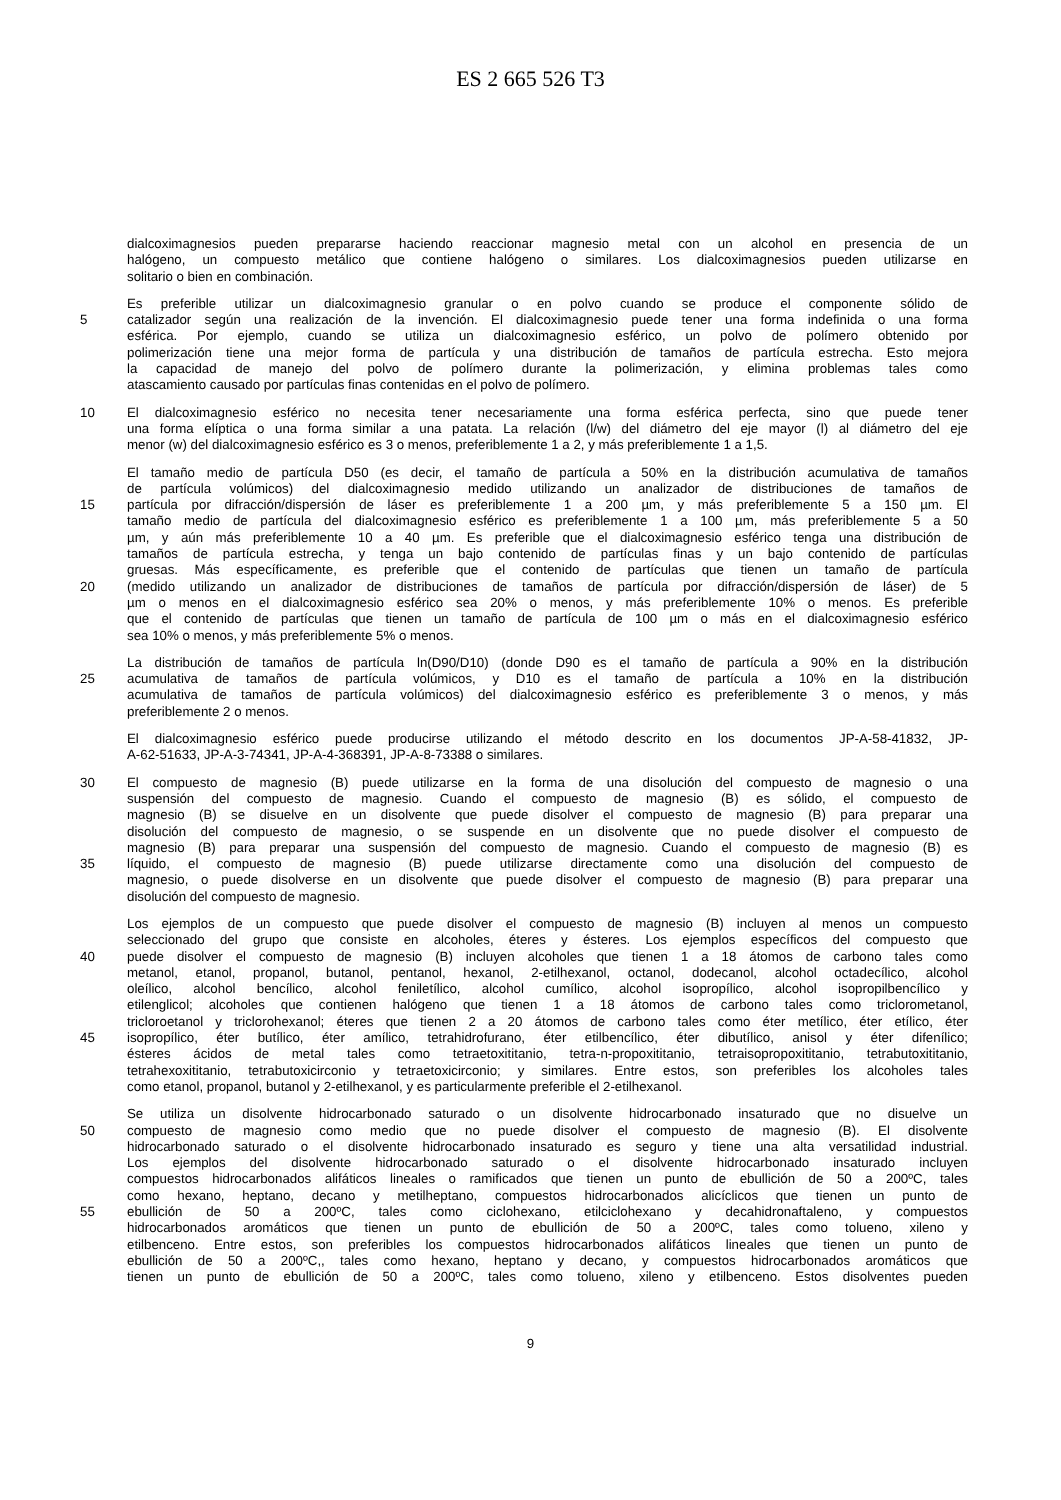ES 2 665 526 T3
dialcoximagnesios pueden prepararse haciendo reaccionar magnesio metal con un alcohol en presencia de un
halógeno, un compuesto metálico que contiene halógeno o similares. Los dialcoximagnesios pueden utilizarse en
solitario o bien en combinación.
Es preferible utilizar un dialcoximagnesio granular o en polvo cuando se produce el componente sólido de
5 catalizador según una realización de la invención. El dialcoximagnesio puede tener una forma indefinida o una forma
esférica. Por ejemplo, cuando se utiliza un dialcoximagnesio esférico, un polvo de polímero obtenido por
polimerización tiene una mejor forma de partícula y una distribución de tamaños de partícula estrecha. Esto mejora
la capacidad de manejo del polvo de polímero durante la polimerización, y elimina problemas tales como
atascamiento causado por partículas finas contenidas en el polvo de polímero.
10 El dialcoximagnesio esférico no necesita tener necesariamente una forma esférica perfecta, sino que puede tener
una forma elíptica o una forma similar a una patata. La relación (l/w) del diámetro del eje mayor (l) al diámetro del eje
menor (w) del dialcoximagnesio esférico es 3 o menos, preferiblemente 1 a 2, y más preferiblemente 1 a 1,5.
El tamaño medio de partícula D50 (es decir, el tamaño de partícula a 50% en la distribución acumulativa de tamaños
de partícula volúmicos) del dialcoximagnesio medido utilizando un analizador de distribuciones de tamaños de
15 partícula por difracción/dispersión de láser es preferiblemente 1 a 200 µm, y más preferiblemente 5 a 150 µm. El
tamaño medio de partícula del dialcoximagnesio esférico es preferiblemente 1 a 100 µm, más preferiblemente 5 a 50
µm, y aún más preferiblemente 10 a 40 µm. Es preferible que el dialcoximagnesio esférico tenga una distribución de
tamaños de partícula estrecha, y tenga un bajo contenido de partículas finas y un bajo contenido de partículas
gruesas. Más específicamente, es preferible que el contenido de partículas que tienen un tamaño de partícula
20 (medido utilizando un analizador de distribuciones de tamaños de partícula por difracción/dispersión de láser) de 5
µm o menos en el dialcoximagnesio esférico sea 20% o menos, y más preferiblemente 10% o menos. Es preferible
que el contenido de partículas que tienen un tamaño de partícula de 100 µm o más en el dialcoximagnesio esférico
sea 10% o menos, y más preferiblemente 5% o menos.
La distribución de tamaños de partícula ln(D90/D10) (donde D90 es el tamaño de partícula a 90% en la distribución
25 acumulativa de tamaños de partícula volúmicos, y D10 es el tamaño de partícula a 10% en la distribución
acumulativa de tamaños de partícula volúmicos) del dialcoximagnesio esférico es preferiblemente 3 o menos, y más
preferiblemente 2 o menos.
El dialcoximagnesio esférico puede producirse utilizando el método descrito en los documentos JP-A-58-41832, JP-
A-62-51633, JP-A-3-74341, JP-A-4-368391, JP-A-8-73388 o similares.
30 El compuesto de magnesio (B) puede utilizarse en la forma de una disolución del compuesto de magnesio o una
suspensión del compuesto de magnesio. Cuando el compuesto de magnesio (B) es sólido, el compuesto de
magnesio (B) se disuelve en un disolvente que puede disolver el compuesto de magnesio (B) para preparar una
disolución del compuesto de magnesio, o se suspende en un disolvente que no puede disolver el compuesto de
magnesio (B) para preparar una suspensión del compuesto de magnesio. Cuando el compuesto de magnesio (B) es
35 líquido, el compuesto de magnesio (B) puede utilizarse directamente como una disolución del compuesto de
magnesio, o puede disolverse en un disolvente que puede disolver el compuesto de magnesio (B) para preparar una
disolución del compuesto de magnesio.
Los ejemplos de un compuesto que puede disolver el compuesto de magnesio (B) incluyen al menos un compuesto
seleccionado del grupo que consiste en alcoholes, éteres y ésteres. Los ejemplos específicos del compuesto que
40 puede disolver el compuesto de magnesio (B) incluyen alcoholes que tienen 1 a 18 átomos de carbono tales como
metanol, etanol, propanol, butanol, pentanol, hexanol, 2-etilhexanol, octanol, dodecanol, alcohol octadecílico, alcohol
oleílico, alcohol bencílico, alcohol feniletílico, alcohol cumílico, alcohol isopropílico, alcohol isopropilbencílico y
etilenglicol; alcoholes que contienen halógeno que tienen 1 a 18 átomos de carbono tales como triclorometanol,
tricloroetanol y triclorohexanol; éteres que tienen 2 a 20 átomos de carbono tales como éter metílico, éter etílico, éter
45 isopropílico, éter butílico, éter amílico, tetrahidrofurano, éter etilbencílico, éter dibutílico, anisol y éter difenílico;
ésteres ácidos de metal tales como tetraetoxititanio, tetra-n-propoxititanio, tetraisopropoxititanio, tetrabutoxititanio,
tetrahexoxititanio, tetrabutoxicirconio y tetraetoxicirconio; y similares. Entre estos, son preferibles los alcoholes tales
como etanol, propanol, butanol y 2-etilhexanol, y es particularmente preferible el 2-etilhexanol.
Se utiliza un disolvente hidrocarbonado saturado o un disolvente hidrocarbonado insaturado que no disuelve un
50 compuesto de magnesio como medio que no puede disolver el compuesto de magnesio (B). El disolvente
hidrocarbonado saturado o el disolvente hidrocarbonado insaturado es seguro y tiene una alta versatilidad industrial.
Los ejemplos del disolvente hidrocarbonado saturado o el disolvente hidrocarbonado insaturado incluyen
compuestos hidrocarbonados alifáticos lineales o ramificados que tienen un punto de ebullición de 50 a 200ºC, tales
como hexano, heptano, decano y metilheptano, compuestos hidrocarbonados alicíclicos que tienen un punto de
55 ebullición de 50 a 200ºC, tales como ciclohexano, etilciclohexano y decahidronaftaleno, y compuestos
hidrocarbonados aromáticos que tienen un punto de ebullición de 50 a 200ºC, tales como tolueno, xileno y
etilbenceno. Entre estos, son preferibles los compuestos hidrocarbonados alifáticos lineales que tienen un punto de
ebullición de 50 a 200ºC,, tales como hexano, heptano y decano, y compuestos hidrocarbonados aromáticos que
tienen un punto de ebullición de 50 a 200ºC, tales como tolueno, xileno y etilbenceno. Estos disolventes pueden
9